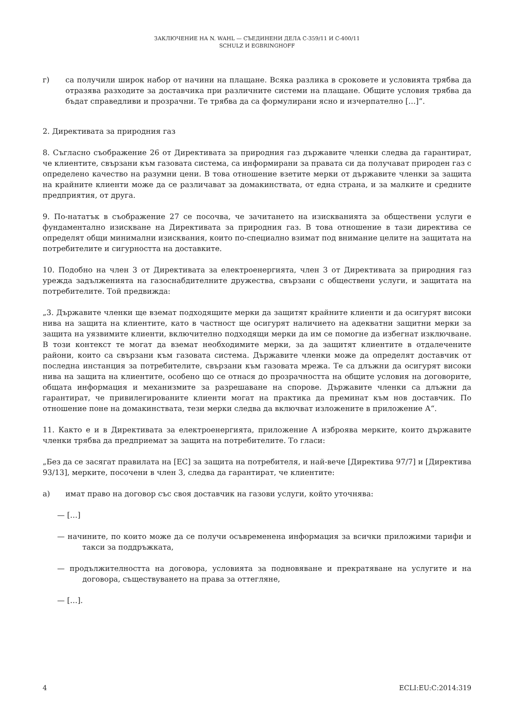ЗАКЛЮЧЕНИЕ НА N. WAHL — СЪЕДИНЕНИ ДЕЛА C-359/11 И C-400/11
SCHULZ И EGBRINGHOFF
г) са получили широк набор от начини на плащане. Всяка разлика в сроковете и условията трябва да отразява разходите за доставчика при различните системи на плащане. Общите условия трябва да бъдат справедливи и прозрачни. Те трябва да са формулирани ясно и изчерпателно […]“.
2. Директивата за природния газ
8. Съгласно съображение 26 от Директивата за природния газ държавите членки следва да гарантират, че клиентите, свързани към газовата система, са информирани за правата си да получават природен газ с определено качество на разумни цени. В това отношение взетите мерки от държавите членки за защита на крайните клиенти може да се различават за домакинствата, от една страна, и за малките и средните предприятия, от друга.
9. По-нататък в съображение 27 се посочва, че зачитането на изискванията за обществени услуги е фундаментално изискване на Директивата за природния газ. В това отношение в тази директива се определят общи минимални изисквания, които по-специално взимат под внимание целите на защитата на потребителите и сигурността на доставките.
10. Подобно на член 3 от Директивата за електроенергията, член 3 от Директивата за природния газ урежда задълженията на газоснабдителните дружества, свързани с обществени услуги, и защитата на потребителите. Той предвижда:
„3. Държавите членки ще вземат подходящите мерки да защитят крайните клиенти и да осигурят високи нива на защита на клиентите, като в частност ще осигурят наличието на адекватни защитни мерки за защита на уязвимите клиенти, включително подходящи мерки да им се помогне да избегнат изключване. В този контекст те могат да вземат необходимите мерки, за да защитят клиентите в отдалечените райони, които са свързани към газовата система. Държавите членки може да определят доставчик от последна инстанция за потребителите, свързани към газовата мрежа. Те са длъжни да осигурят високи нива на защита на клиентите, особено що се отнася до прозрачността на общите условия на договорите, общата информация и механизмите за разрешаване на спорове. Държавите членки са длъжни да гарантират, че привилегированите клиенти могат на практика да преминат към нов доставчик. По отношение поне на домакинствата, тези мерки следва да включват изложените в приложение А“.
11. Както е и в Директивата за електроенергията, приложение А изброява мерките, които държавите членки трябва да предприемат за защита на потребителите. То гласи:
„Без да се засягат правилата на [ЕС] за защита на потребителя, и най-вече [Директива 97/7] и [Директива 93/13], мерките, посочени в член 3, следва да гарантират, че клиентите:
а) имат право на договор със своя доставчик на газови услуги, който уточнява:
— […]
— начините, по които може да се получи осъвременена информация за всички приложими тарифи и такси за поддръжката,
— продължителността на договора, условията за подновяване и прекратяване на услугите и на договора, съществуването на права за оттегляне,
— […].
4 ECLI:EU:C:2014:319